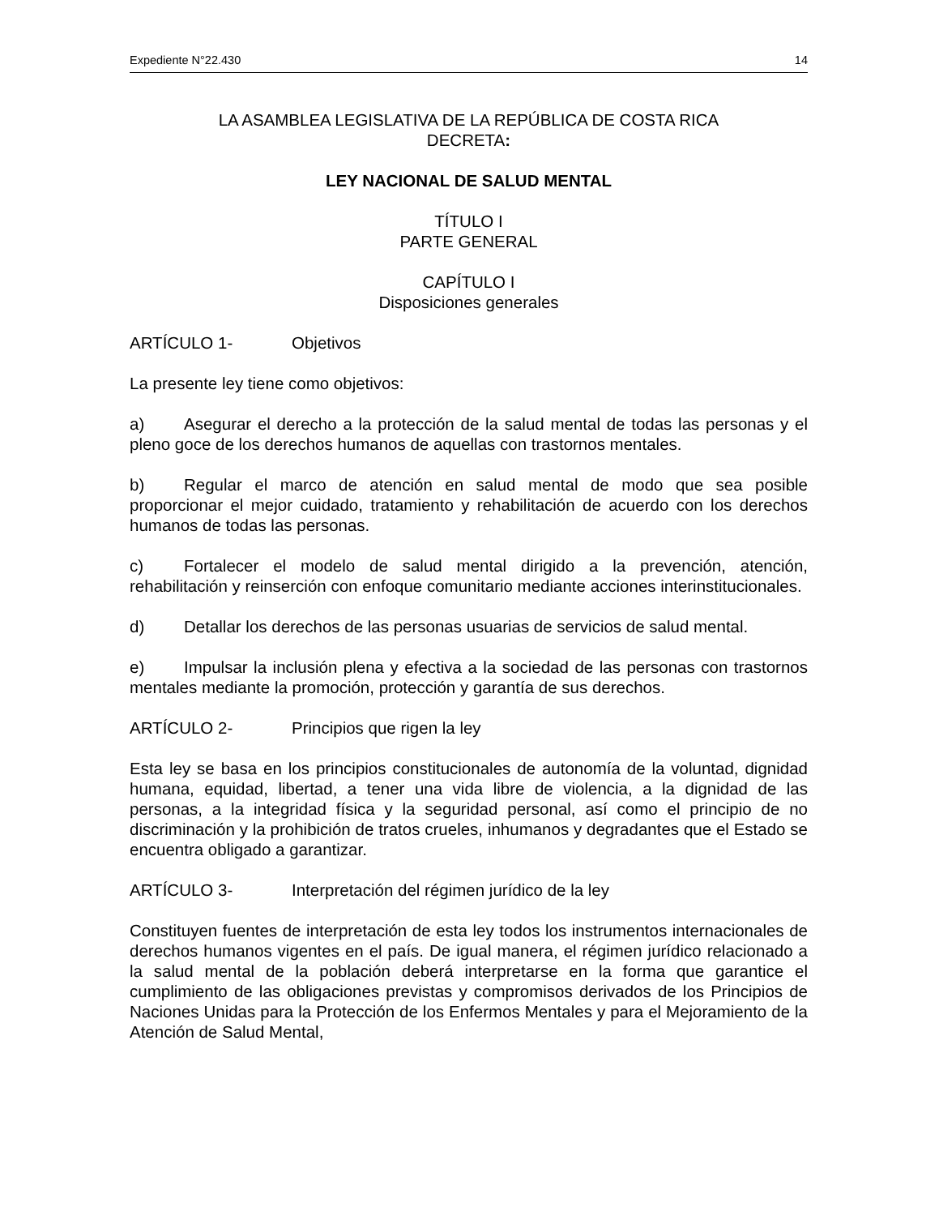Expediente N°22.430 14
LA ASAMBLEA LEGISLATIVA DE LA REPÚBLICA DE COSTA RICA
DECRETA:
LEY NACIONAL DE SALUD MENTAL
TÍTULO I
PARTE GENERAL
CAPÍTULO I
Disposiciones generales
ARTÍCULO 1- Objetivos
La presente ley tiene como objetivos:
a) Asegurar el derecho a la protección de la salud mental de todas las personas y el pleno goce de los derechos humanos de aquellas con trastornos mentales.
b) Regular el marco de atención en salud mental de modo que sea posible proporcionar el mejor cuidado, tratamiento y rehabilitación de acuerdo con los derechos humanos de todas las personas.
c) Fortalecer el modelo de salud mental dirigido a la prevención, atención, rehabilitación y reinserción con enfoque comunitario mediante acciones interinstitucionales.
d) Detallar los derechos de las personas usuarias de servicios de salud mental.
e) Impulsar la inclusión plena y efectiva a la sociedad de las personas con trastornos mentales mediante la promoción, protección y garantía de sus derechos.
ARTÍCULO 2- Principios que rigen la ley
Esta ley se basa en los principios constitucionales de autonomía de la voluntad, dignidad humana, equidad, libertad, a tener una vida libre de violencia, a la dignidad de las personas, a la integridad física y la seguridad personal, así como el principio de no discriminación y la prohibición de tratos crueles, inhumanos y degradantes que el Estado se encuentra obligado a garantizar.
ARTÍCULO 3- Interpretación del régimen jurídico de la ley
Constituyen fuentes de interpretación de esta ley todos los instrumentos internacionales de derechos humanos vigentes en el país. De igual manera, el régimen jurídico relacionado a la salud mental de la población deberá interpretarse en la forma que garantice el cumplimiento de las obligaciones previstas y compromisos derivados de los Principios de Naciones Unidas para la Protección de los Enfermos Mentales y para el Mejoramiento de la Atención de Salud Mental,